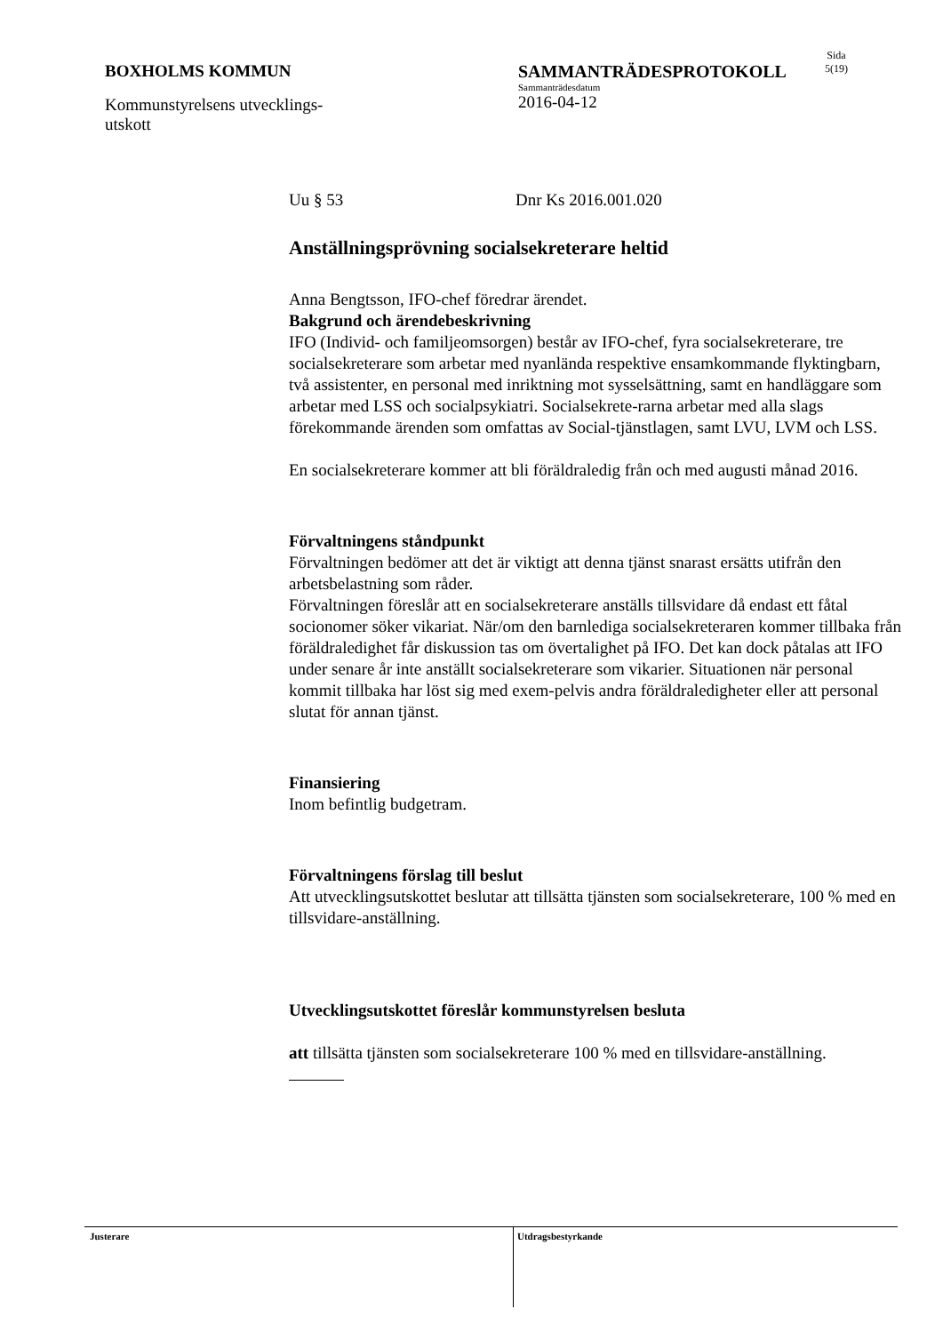BOXHOLMS KOMMUN
Kommunstyrelsens utvecklings-
utskott
SAMMANTRÄDESPROTOKOLL
Sammanträdesdatum
2016-04-12
Sida
5(19)
Uu § 53 Dnr Ks 2016.001.020
Anställningsprövning socialsekreterare heltid
Anna Bengtsson, IFO-chef föredrar ärendet.
Bakgrund och ärendebeskrivning
IFO (Individ- och familjeomsorgen) består av IFO-chef, fyra socialsekreterare, tre socialsekreterare som arbetar med nyanlända respektive ensamkommande flyktingbarn, två assistenter, en personal med inriktning mot sysselsättning, samt en handläggare som arbetar med LSS och socialpsykiatri. Socialsekrete-rarna arbetar med alla slags förekommande ärenden som omfattas av Social-tjänstlagen, samt LVU, LVM och LSS.
En socialsekreterare kommer att bli föräldraledig från och med augusti månad 2016.
Förvaltningens ståndpunkt
Förvaltningen bedömer att det är viktigt att denna tjänst snarast ersätts utifrån den arbetsbelastning som råder.
Förvaltningen föreslår att en socialsekreterare anställs tillsvidare då endast ett fåtal socionomer söker vikariat. När/om den barnlediga socialsekreteraren kommer tillbaka från föräldraledighet får diskussion tas om övertalighet på IFO. Det kan dock påtalas att IFO under senare år inte anställt socialsekreterare som vikarier. Situationen när personal kommit tillbaka har löst sig med exem-pelvis andra föräldraledigheter eller att personal slutat för annan tjänst.
Finansiering
Inom befintlig budgetram.
Förvaltningens förslag till beslut
Att utvecklingsutskottet beslutar att tillsätta tjänsten som socialsekreterare, 100 % med en tillsvidare-anställning.
Utvecklingsutskottet föreslår kommunstyrelsen besluta
att tillsätta tjänsten som socialsekreterare 100 % med en tillsvidare-anställning.
Justerare
Utdragsbestyrkande